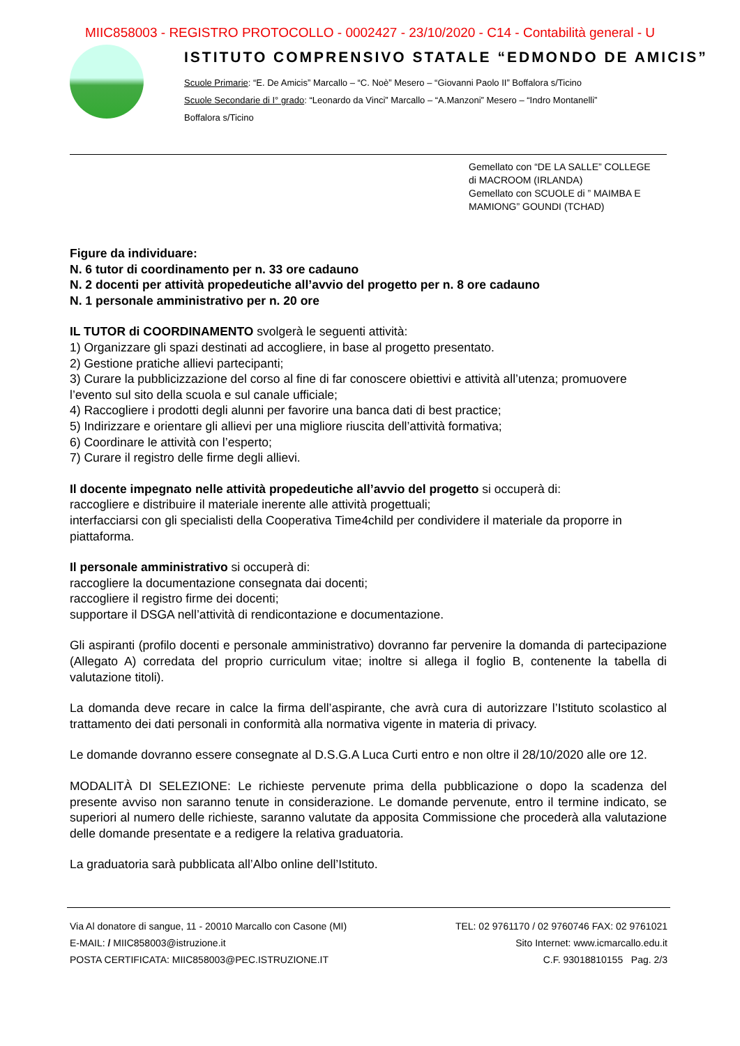MIIC858003 - REGISTRO PROTOCOLLO - 0002427 - 23/10/2020 - C14 - Contabilità general - U
ISTITUTO COMPRENSIVO STATALE “EDMONDO DE AMICIS”
Scuole Primarie: “E. De Amicis” Marcallo – “C. Noè” Mesero – “Giovanni Paolo II” Boffalora s/Ticino
Scuole Secondarie di I° grado: “Leonardo da Vinci” Marcallo – “A.Manzoni” Mesero – “Indro Montanelli”
Boffalora s/Ticino
Gemellato con “DE LA SALLE” COLLEGE
di MACROOM (IRLANDA)
Gemellato con SCUOLE di ” MAIMBA E
MAMIONG” GOUNDI (TCHAD)
Figure da individuare:
N. 6 tutor di coordinamento per n. 33 ore cadauno
N. 2 docenti per attività propedeutiche all’avvio del progetto per n. 8 ore cadauno
N. 1 personale amministrativo per n. 20 ore
IL TUTOR di COORDINAMENTO svolgerà le seguenti attività:
1) Organizzare gli spazi destinati ad accogliere, in base al progetto presentato.
2) Gestione pratiche allievi partecipanti;
3) Curare la pubblicizzazione del corso al fine di far conoscere obiettivi e attività all’utenza; promuovere l’evento sul sito della scuola e sul canale ufficiale;
4) Raccogliere i prodotti degli alunni per favorire una banca dati di best practice;
5) Indirizzare e orientare gli allievi per una migliore riuscita dell’attività formativa;
6) Coordinare le attività con l’esperto;
7) Curare il registro delle firme degli allievi.
Il docente impegnato nelle attività propedeutiche all’avvio del progetto si occuperà di:
raccogliere e distribuire il materiale inerente alle attività progettuali;
interfacciarsi con gli specialisti della Cooperativa Time4child per condividere il materiale da proporre in piattaforma.
Il personale amministrativo si occuperà di:
raccogliere la documentazione consegnata dai docenti;
raccogliere il registro firme dei docenti;
supportare il DSGA nell’attività di rendicontazione e documentazione.
Gli aspiranti (profilo docenti e personale amministrativo) dovranno far pervenire la domanda di partecipazione (Allegato A) corredata del proprio curriculum vitae; inoltre si allega il foglio B, contenente la tabella di valutazione titoli).
La domanda deve recare in calce la firma dell’aspirante, che avrà cura di autorizzare l’Istituto scolastico al trattamento dei dati personali in conformità alla normativa vigente in materia di privacy.
Le domande dovranno essere consegnate al D.S.G.A Luca Curti entro e non oltre il 28/10/2020 alle ore 12.
MODALITÀ DI SELEZIONE: Le richieste pervenute prima della pubblicazione o dopo la scadenza del presente avviso non saranno tenute in considerazione. Le domande pervenute, entro il termine indicato, se superiori al numero delle richieste, saranno valutate da apposita Commissione che procederà alla valutazione delle domande presentate e a redigere la relativa graduatoria.
La graduatoria sarà pubblicata all’Albo online dell’Istituto.
Via Al donatore di sangue, 11 - 20010 Marcallo con Casone (MI) TEL: 02 9761170 / 02 9760746 FAX: 02 9761021
E-MAIL: / MIIC858003@istruzione.it Sito Internet: www.icmarcallo.edu.it
POSTA CERTIFICATA: MIIC858003@PEC.ISTRUZIONE.IT C.F. 93018810155 Pag. 2/3